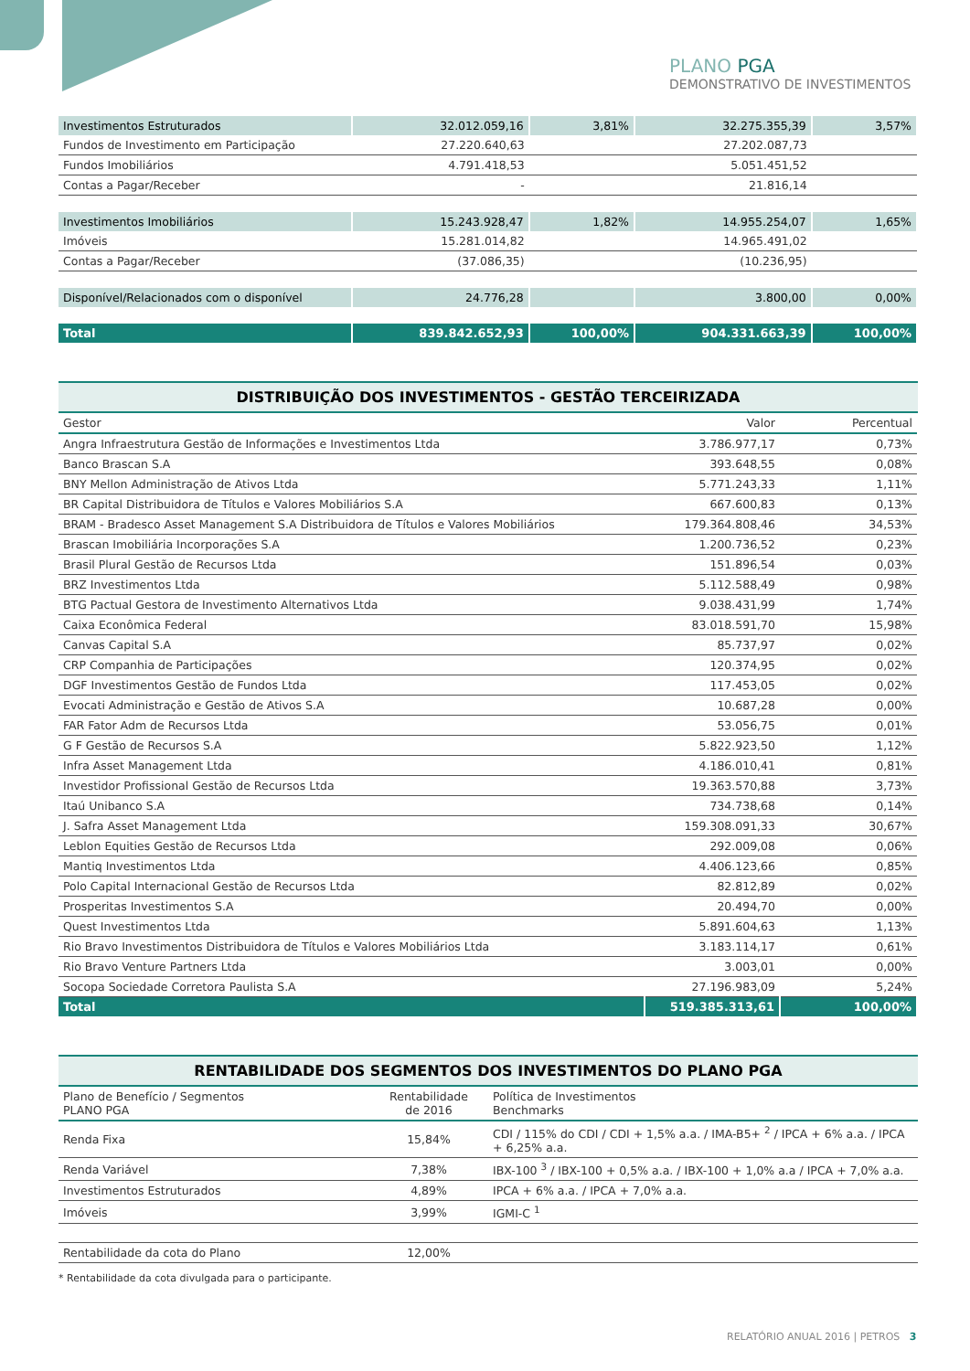PLANO PGA
DEMONSTRATIVO DE INVESTIMENTOS
| Investimentos Estruturados | 32.012.059,16 | 3,81% | 32.275.355,39 | 3,57% |
| Fundos de Investimento em Participação | 27.220.640,63 | | 27.202.087,73 | |
| Fundos Imobiliários | 4.791.418,53 | | 5.051.451,52 | |
| Contas a Pagar/Receber | - | | 21.816,14 | |
| Investimentos Imobiliários | 15.243.928,47 | 1,82% | 14.955.254,07 | 1,65% |
| Imóveis | 15.281.014,82 | | 14.965.491,02 | |
| Contas a Pagar/Receber | (37.086,35) | | (10.236,95) | |
| Disponível/Relacionados com o disponível | 24.776,28 | | 3.800,00 | 0,00% |
| Total | 839.842.652,93 | 100,00% | 904.331.663,39 | 100,00% |
DISTRIBUIÇÃO DOS INVESTIMENTOS - GESTÃO TERCEIRIZADA
| Gestor | Valor | Percentual |
| --- | --- | --- |
| Angra Infraestrutura Gestão de Informações e Investimentos Ltda | 3.786.977,17 | 0,73% |
| Banco Brascan S.A | 393.648,55 | 0,08% |
| BNY Mellon Administração de Ativos Ltda | 5.771.243,33 | 1,11% |
| BR Capital Distribuidora de Títulos e Valores Mobiliários S.A | 667.600,83 | 0,13% |
| BRAM - Bradesco Asset Management S.A Distribuidora de Títulos e Valores Mobiliários | 179.364.808,46 | 34,53% |
| Brascan Imobiliária Incorporações S.A | 1.200.736,52 | 0,23% |
| Brasil Plural Gestão de Recursos Ltda | 151.896,54 | 0,03% |
| BRZ Investimentos Ltda | 5.112.588,49 | 0,98% |
| BTG Pactual Gestora de Investimento Alternativos Ltda | 9.038.431,99 | 1,74% |
| Caixa Econômica Federal | 83.018.591,70 | 15,98% |
| Canvas Capital S.A | 85.737,97 | 0,02% |
| CRP Companhia de Participações | 120.374,95 | 0,02% |
| DGF Investimentos Gestão de Fundos Ltda | 117.453,05 | 0,02% |
| Evocati Administração e Gestão de Ativos S.A | 10.687,28 | 0,00% |
| FAR Fator Adm de Recursos Ltda | 53.056,75 | 0,01% |
| G F Gestão de Recursos S.A | 5.822.923,50 | 1,12% |
| Infra Asset Management Ltda | 4.186.010,41 | 0,81% |
| Investidor Profissional Gestão de Recursos Ltda | 19.363.570,88 | 3,73% |
| Itaú Unibanco S.A | 734.738,68 | 0,14% |
| J. Safra Asset Management Ltda | 159.308.091,33 | 30,67% |
| Leblon Equities Gestão de Recursos Ltda | 292.009,08 | 0,06% |
| Mantiq Investimentos Ltda | 4.406.123,66 | 0,85% |
| Polo Capital Internacional Gestão de Recursos Ltda | 82.812,89 | 0,02% |
| Prosperitas Investimentos S.A | 20.494,70 | 0,00% |
| Quest Investimentos Ltda | 5.891.604,63 | 1,13% |
| Rio Bravo Investimentos Distribuidora de Títulos e Valores Mobiliários Ltda | 3.183.114,17 | 0,61% |
| Rio Bravo Venture Partners Ltda | 3.003,01 | 0,00% |
| Socopa Sociedade Corretora Paulista S.A | 27.196.983,09 | 5,24% |
| Total | 519.385.313,61 | 100,00% |
RENTABILIDADE DOS SEGMENTOS DOS INVESTIMENTOS DO PLANO PGA
| Plano de Benefício / Segmentos PLANO PGA | Rentabilidade de 2016 | Política de Investimentos Benchmarks |
| --- | --- | --- |
| Renda Fixa | 15,84% | CDI / 115% do CDI / CDI + 1,5% a.a. / IMA-B5+ <sup>2</sup> / IPCA + 6% a.a. / IPCA + 6,25% a.a. |
| Renda Variável | 7,38% | IBX-100 <sup>3</sup> / IBX-100 + 0,5% a.a. / IBX-100 + 1,0% a.a / IPCA + 7,0% a.a. |
| Investimentos Estruturados | 4,89% | IPCA + 6% a.a. / IPCA + 7,0% a.a. |
| Imóveis | 3,99% | IGMI-C <sup>1</sup> |
| Rentabilidade da cota do Plano | 12,00% | |
* Rentabilidade da cota divulgada para o participante.
RELATÓRIO ANUAL 2016 | PETROS 3